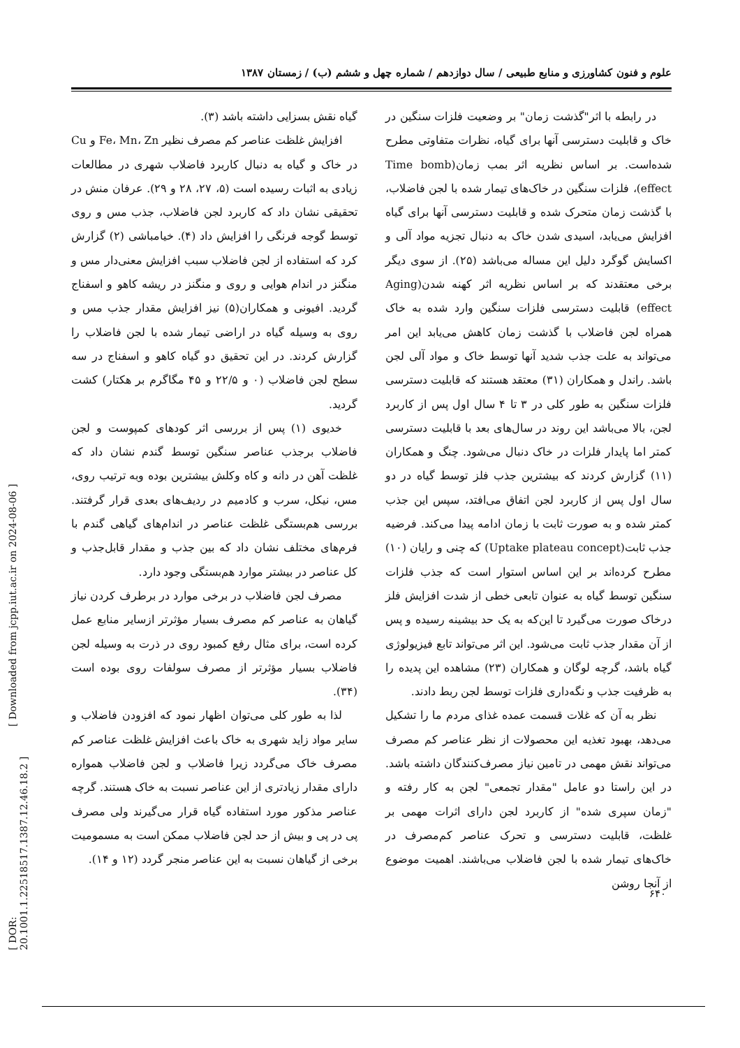علوم و فنون کشاورزی و منابع طبیعی / سال دوازدهم / شماره چهل و ششم (ب) / زمستان ۱۳۸۷
گیاه نقش بسزایی داشته باشد (۳).
افزایش غلظت عناصر کم مصرف نظیر Fe، Mn، Zn و Cu در خاک و گیاه به دنبال کاربرد فاضلاب شهری در مطالعات زیادی به اثبات رسیده است (۵، ۲۷، ۲۸ و ۲۹). عرفان منش در تحقیقی نشان داد که کاربرد لجن فاضلاب، جذب مس و روی توسط گوجه فرنگی را افزایش داد (۴). خیامباشی (۲) گزارش کرد که استفاده از لجن فاضلاب سبب افزایش معنی‌دار مس و منگنز در اندام هوایی و روی و منگنز در ریشه کاهو و اسفناج گردید. افیونی و همکاران(۵) نیز افزایش مقدار جذب مس و روی به وسیله گیاه در اراضی تیمار شده با لجن فاضلاب را گزارش کردند. در این تحقیق دو گیاه کاهو و اسفناج در سه سطح لجن فاضلاب (۰ و ۲۲/۵ و ۴۵ مگاگرم بر هکتار) کشت گردید.
خدیوی (۱) پس از بررسی اثر کودهای کمپوست و لجن فاضلاب برجذب عناصر سنگین توسط گندم نشان داد که غلظت آهن در دانه و کاه وکلش بیشترین بوده وبه ترتیب روی، مس، نیکل، سرب و کادمیم در ردیف‌های بعدی قرار گرفتند. بررسی هم‌بستگی غلظت عناصر در اندام‌های گیاهی گندم با فرم‌های مختلف نشان داد که بین جذب و مقدار قابل‌جذب و کل عناصر در بیشتر موارد هم‌بستگی وجود دارد.
مصرف لجن فاضلاب در برخی موارد در برطرف کردن نیاز گیاهان به عناصر کم مصرف بسیار مؤثرتر ازسایر منابع عمل کرده است، برای مثال رفع کمبود روی در ذرت به وسیله لجن فاضلاب بسیار مؤثرتر از مصرف سولفات روی بوده است (۳۴).
لذا به طور کلی می‌توان اظهار نمود که افزودن فاضلاب و سایر مواد زاید شهری به خاک باعث افزایش غلظت عناصر کم مصرف خاک می‌گردد زیرا فاضلاب و لجن فاضلاب همواره دارای مقدار زیادتری از این عناصر نسبت به خاک هستند. گرچه عناصر مذکور مورد استفاده گیاه قرار می‌گیرند ولی مصرف پی در پی و بیش از حد لجن فاضلاب ممکن است به مسمومیت برخی از گیاهان نسبت به این عناصر منجر گردد (۱۲ و ۱۴).
در رابطه با اثر"گذشت زمان" بر وضعیت فلزات سنگین در خاک و قابلیت دسترسی آنها برای گیاه، نظرات متفاوتی مطرح شده‌است. بر اساس نظریه اثر بمب زمان(Time bomb effect)، فلزات سنگین در خاک‌های تیمار شده با لجن فاضلاب، با گذشت زمان متحرک شده و قابلیت دسترسی آنها برای گیاه افزایش می‌یابد، اسیدی شدن خاک به دنبال تجزیه مواد آلی و اکسایش گوگرد دلیل این مساله می‌باشد (۲۵). از سوی دیگر برخی معتقدند که بر اساس نظریه اثر کهنه شدن(Aging effect) قابلیت دسترسی فلزات سنگین وارد شده به خاک همراه لجن فاضلاب با گذشت زمان کاهش می‌یابد این امر می‌تواند به علت جذب شدید آنها توسط خاک و مواد آلی لجن باشد. راندل و همکاران (۳۱) معتقد هستند که قابلیت دسترسی فلزات سنگین به طور کلی در ۳ تا ۴ سال اول پس از کاربرد لجن، بالا می‌باشد این روند در سال‌های بعد با قابلیت دسترسی کمتر اما پایدار فلزات در خاک دنبال می‌شود. چنگ و همکاران (۱۱) گزارش کردند که بیشترین جذب فلز توسط گیاه در دو سال اول پس از کاربرد لجن اتفاق می‌افتد، سپس این جذب کمتر شده و به صورت ثابت با زمان ادامه پیدا می‌کند. فرضیه جذب ثابت(Uptake plateau concept) که چنی و رایان (۱۰) مطرح کرده‌اند بر این اساس استوار است که جذب فلزات سنگین توسط گیاه به عنوان تابعی خطی از شدت افزایش فلز درخاک صورت می‌گیرد تا این‌که به یک حد بیشینه رسیده و پس از آن مقدار جذب ثابت می‌شود. این اثر می‌تواند تابع فیزیولوژی گیاه باشد، گرچه لوگان و همکاران (۲۳) مشاهده این پدیده را به ظرفیت جذب و نگه‌داری فلزات توسط لجن ربط دادند.
نظر به آن که غلات قسمت عمده غذای مردم ما را تشکیل می‌دهد، بهبود تغذیه این محصولات از نظر عناصر کم مصرف می‌تواند نقش مهمی در تامین نیاز مصرف‌کنندگان داشته باشد. در این راستا دو عامل "مقدار تجمعی" لجن به کار رفته و "زمان سپری شده" از کاربرد لجن دارای اثرات مهمی بر غلظت، قابلیت دسترسی و تحرک عناصر کم‌مصرف در خاک‌های تیمار شده با لجن فاضلاب می‌باشند. اهمیت موضوع از آنجا روشن
[ Downloaded from jcpp.iut.ac.ir on 2024-08-06 ]
[ DOR: 20.1001.1.22518517.1387.12.46.18.2 ]
۶۴۰